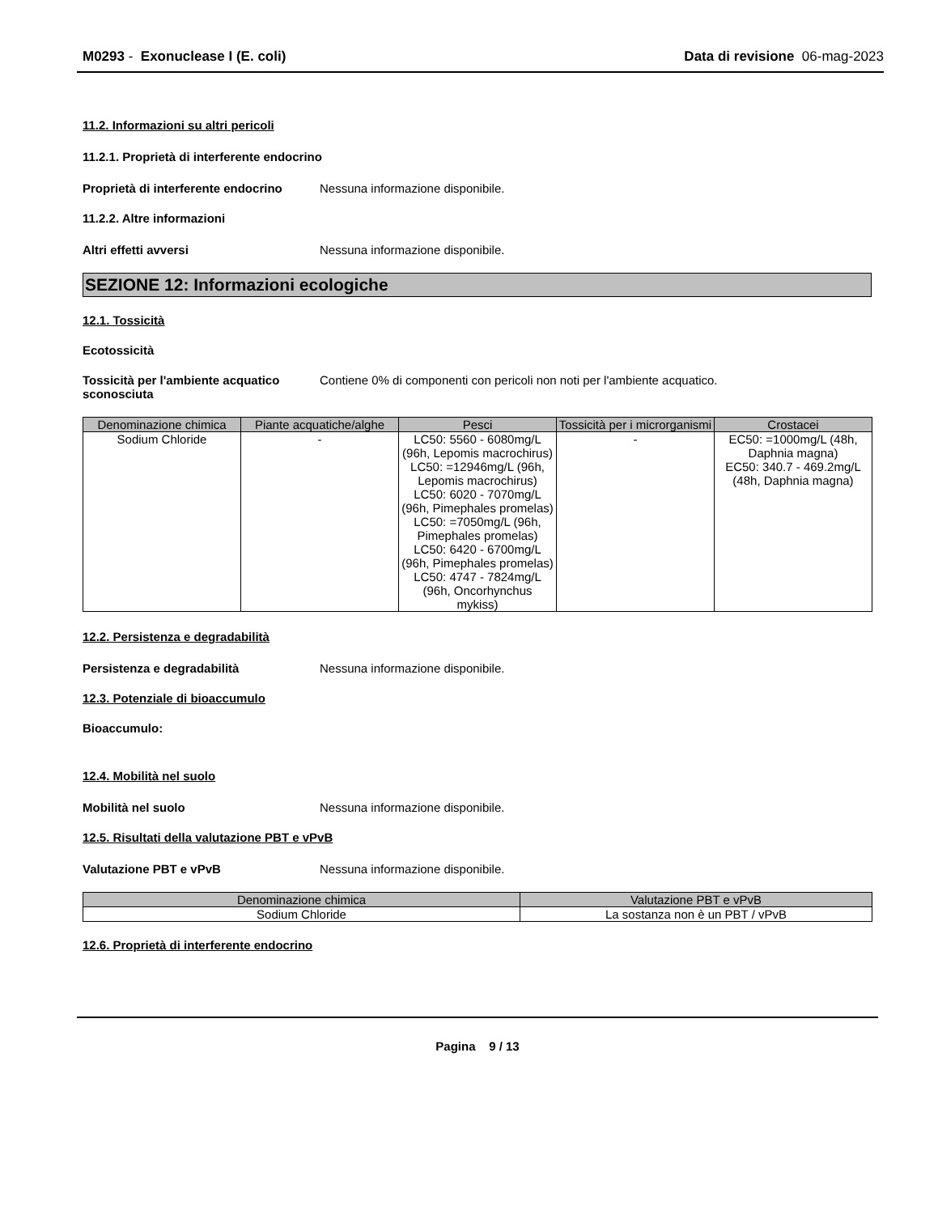M0293 - Exonuclease I (E. coli) Data di revisione 06-mag-2023
11.2. Informazioni su altri pericoli
11.2.1. Proprietà di interferente endocrino
Proprietà di interferente endocrino Nessuna informazione disponibile.
11.2.2. Altre informazioni
Altri effetti avversi Nessuna informazione disponibile.
SEZIONE 12: Informazioni ecologiche
12.1. Tossicità
Ecotossicità
Tossicità per l'ambiente acquatico sconosciuta Contiene 0% di componenti con pericoli non noti per l'ambiente acquatico.
| Denominazione chimica | Piante acquatiche/alghe | Pesci | Tossicità per i microrganismi | Crostacei |
| --- | --- | --- | --- | --- |
| Sodium Chloride | - | LC50: 5560 - 6080mg/L (96h, Lepomis macrochirus) LC50: =12946mg/L (96h, Lepomis macrochirus) LC50: 6020 - 7070mg/L (96h, Pimephales promelas) LC50: =7050mg/L (96h, Pimephales promelas) LC50: 6420 - 6700mg/L (96h, Pimephales promelas) LC50: 4747 - 7824mg/L (96h, Oncorhynchus mykiss) | - | EC50: =1000mg/L (48h, Daphnia magna) EC50: 340.7 - 469.2mg/L (48h, Daphnia magna) |
12.2. Persistenza e degradabilità
Persistenza e degradabilità Nessuna informazione disponibile.
12.3. Potenziale di bioaccumulo
Bioaccumulo:
12.4. Mobilità nel suolo
Mobilità nel suolo Nessuna informazione disponibile.
12.5. Risultati della valutazione PBT e vPvB
Valutazione PBT e vPvB Nessuna informazione disponibile.
| Denominazione chimica | Valutazione PBT e vPvB |
| --- | --- |
| Sodium Chloride | La sostanza non è un PBT / vPvB |
12.6. Proprietà di interferente endocrino
Pagina 9 / 13